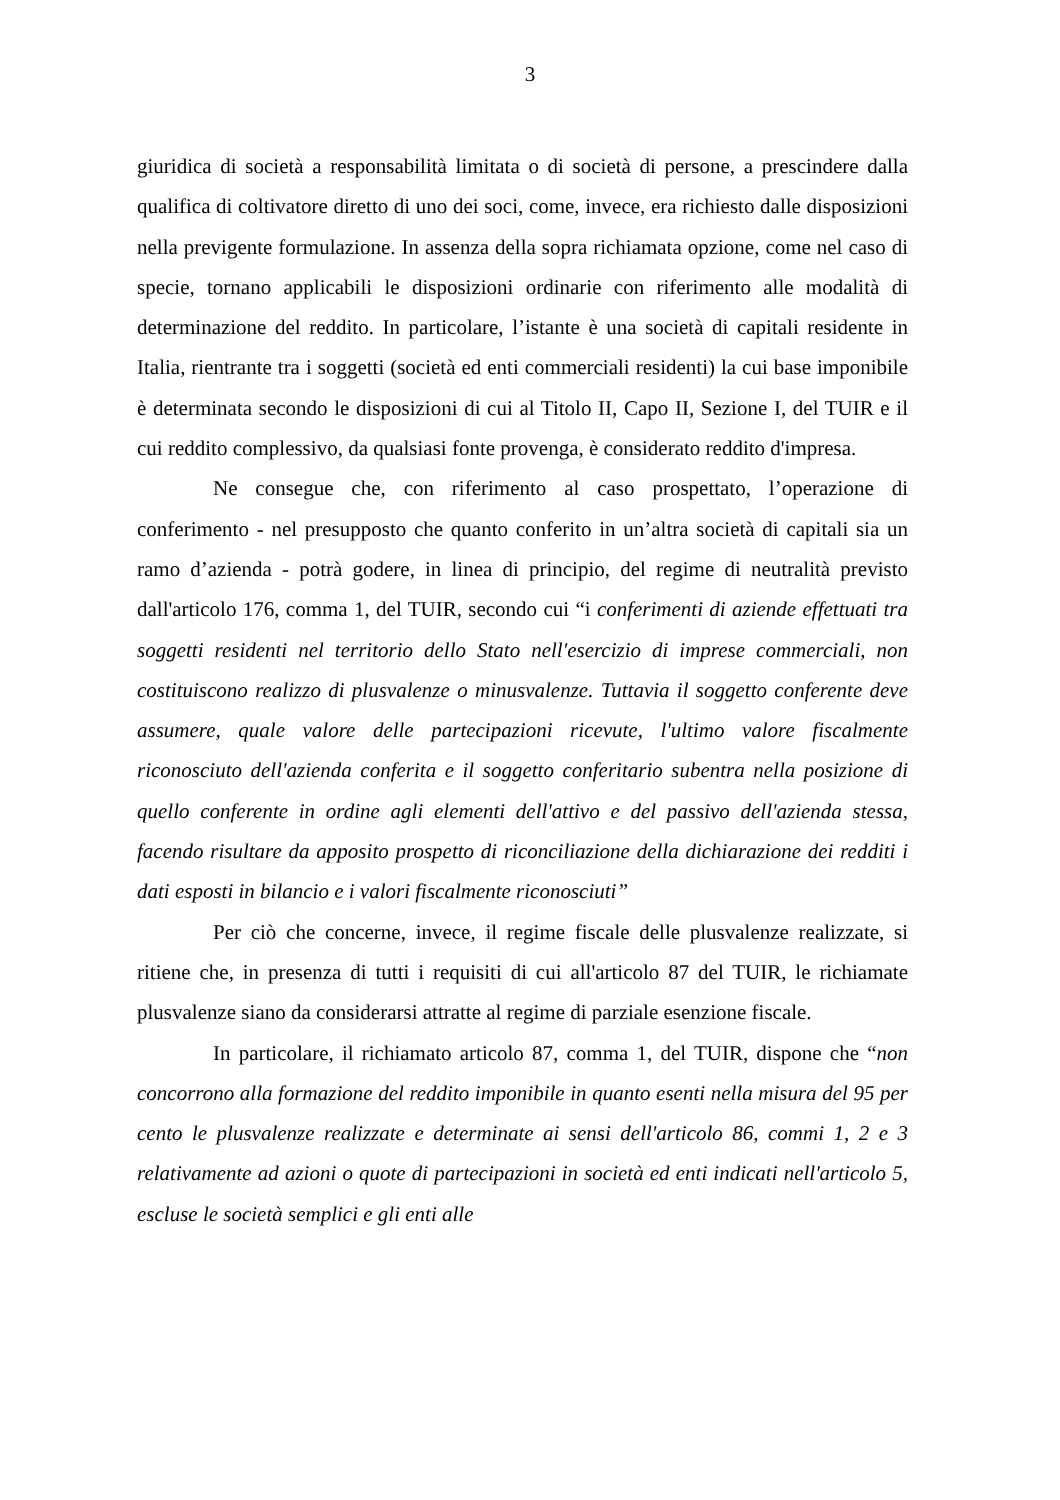3
giuridica di società a responsabilità limitata o di società di persone, a prescindere dalla qualifica di coltivatore diretto di uno dei soci, come, invece, era richiesto dalle disposizioni nella previgente formulazione. In assenza della sopra richiamata opzione, come nel caso di specie, tornano applicabili le disposizioni ordinarie con riferimento alle modalità di determinazione del reddito. In particolare, l’istante è una società di capitali residente in Italia, rientrante tra i soggetti (società ed enti commerciali residenti) la cui base imponibile è determinata secondo le disposizioni di cui al Titolo II, Capo II, Sezione I, del TUIR e il cui reddito complessivo, da qualsiasi fonte provenga, è considerato reddito d'impresa.
Ne consegue che, con riferimento al caso prospettato, l’operazione di conferimento - nel presupposto che quanto conferito in un’altra società di capitali sia un ramo d’azienda - potrà godere, in linea di principio, del regime di neutralità previsto dall'articolo 176, comma 1, del TUIR, secondo cui “i conferimenti di aziende effettuati tra soggetti residenti nel territorio dello Stato nell'esercizio di imprese commerciali, non costituiscono realizzo di plusvalenze o minusvalenze. Tuttavia il soggetto conferente deve assumere, quale valore delle partecipazioni ricevute, l'ultimo valore fiscalmente riconosciuto dell'azienda conferita e il soggetto conferitario subentra nella posizione di quello conferente in ordine agli elementi dell'attivo e del passivo dell'azienda stessa, facendo risultare da apposito prospetto di riconciliazione della dichiarazione dei redditi i dati esposti in bilancio e i valori fiscalmente riconosciuti”
Per ciò che concerne, invece, il regime fiscale delle plusvalenze realizzate, si ritiene che, in presenza di tutti i requisiti di cui all'articolo 87 del TUIR, le richiamate plusvalenze siano da considerarsi attratte al regime di parziale esenzione fiscale.
In particolare, il richiamato articolo 87, comma 1, del TUIR, dispone che “non concorrono alla formazione del reddito imponibile in quanto esenti nella misura del 95 per cento le plusvalenze realizzate e determinate ai sensi dell'articolo 86, commi 1, 2 e 3 relativamente ad azioni o quote di partecipazioni in società ed enti indicati nell'articolo 5, escluse le società semplici e gli enti alle